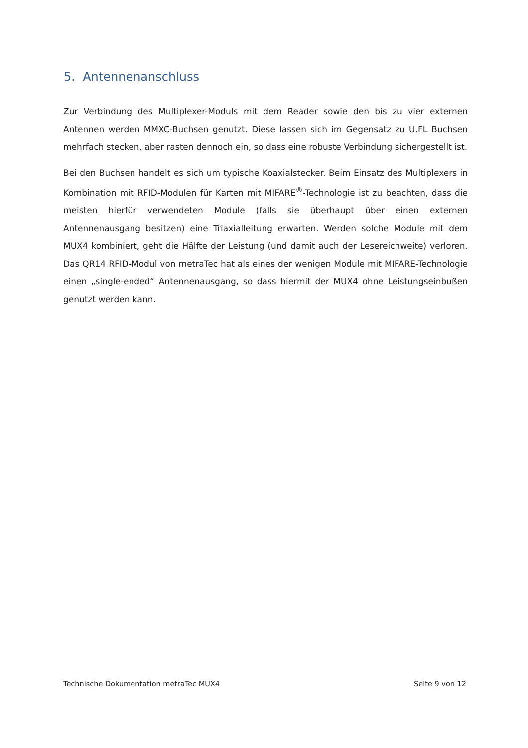5. Antennenanschluss
Zur Verbindung des Multiplexer-Moduls mit dem Reader sowie den bis zu vier externen Antennen werden MMXC-Buchsen genutzt. Diese lassen sich im Gegensatz zu U.FL Buchsen mehrfach stecken, aber rasten dennoch ein, so dass eine robuste Verbindung sichergestellt ist.
Bei den Buchsen handelt es sich um typische Koaxialstecker. Beim Einsatz des Multiplexers in Kombination mit RFID-Modulen für Karten mit MIFARE<sup>®</sup>-Technologie ist zu beachten, dass die meisten hierfür verwendeten Module (falls sie überhaupt über einen externen Antennenausgang besitzen) eine Triaxialleitung erwarten. Werden solche Module mit dem MUX4 kombiniert, geht die Hälfte der Leistung (und damit auch der Lesereichweite) verloren. Das QR14 RFID-Modul von metraTec hat als eines der wenigen Module mit MIFARE-Technologie einen „single-ended“ Antennenausgang, so dass hiermit der MUX4 ohne Leistungseinbußen genutzt werden kann.
Technische Dokumentation metraTec MUX4 Seite 9 von 12